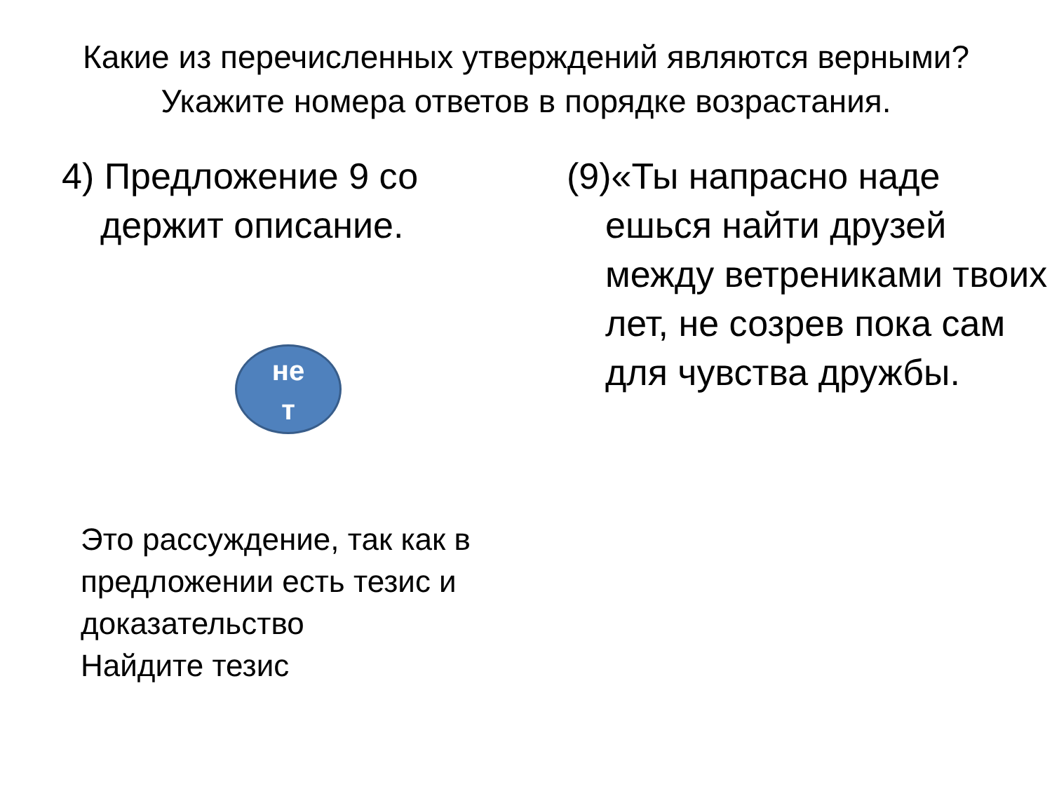Какие из перечисленных утверждений являются верными? Укажите номера ответов в порядке возрастания.
4) Предложение 9 со держит описание.
не
т
Это рассуждение, так как в предложении есть тезис и доказательство
Найдите тезис
(9)«Ты напрасно наде ешься найти друзей между ветрениками твоих лет, не созрев пока сам для чувства дружбы.